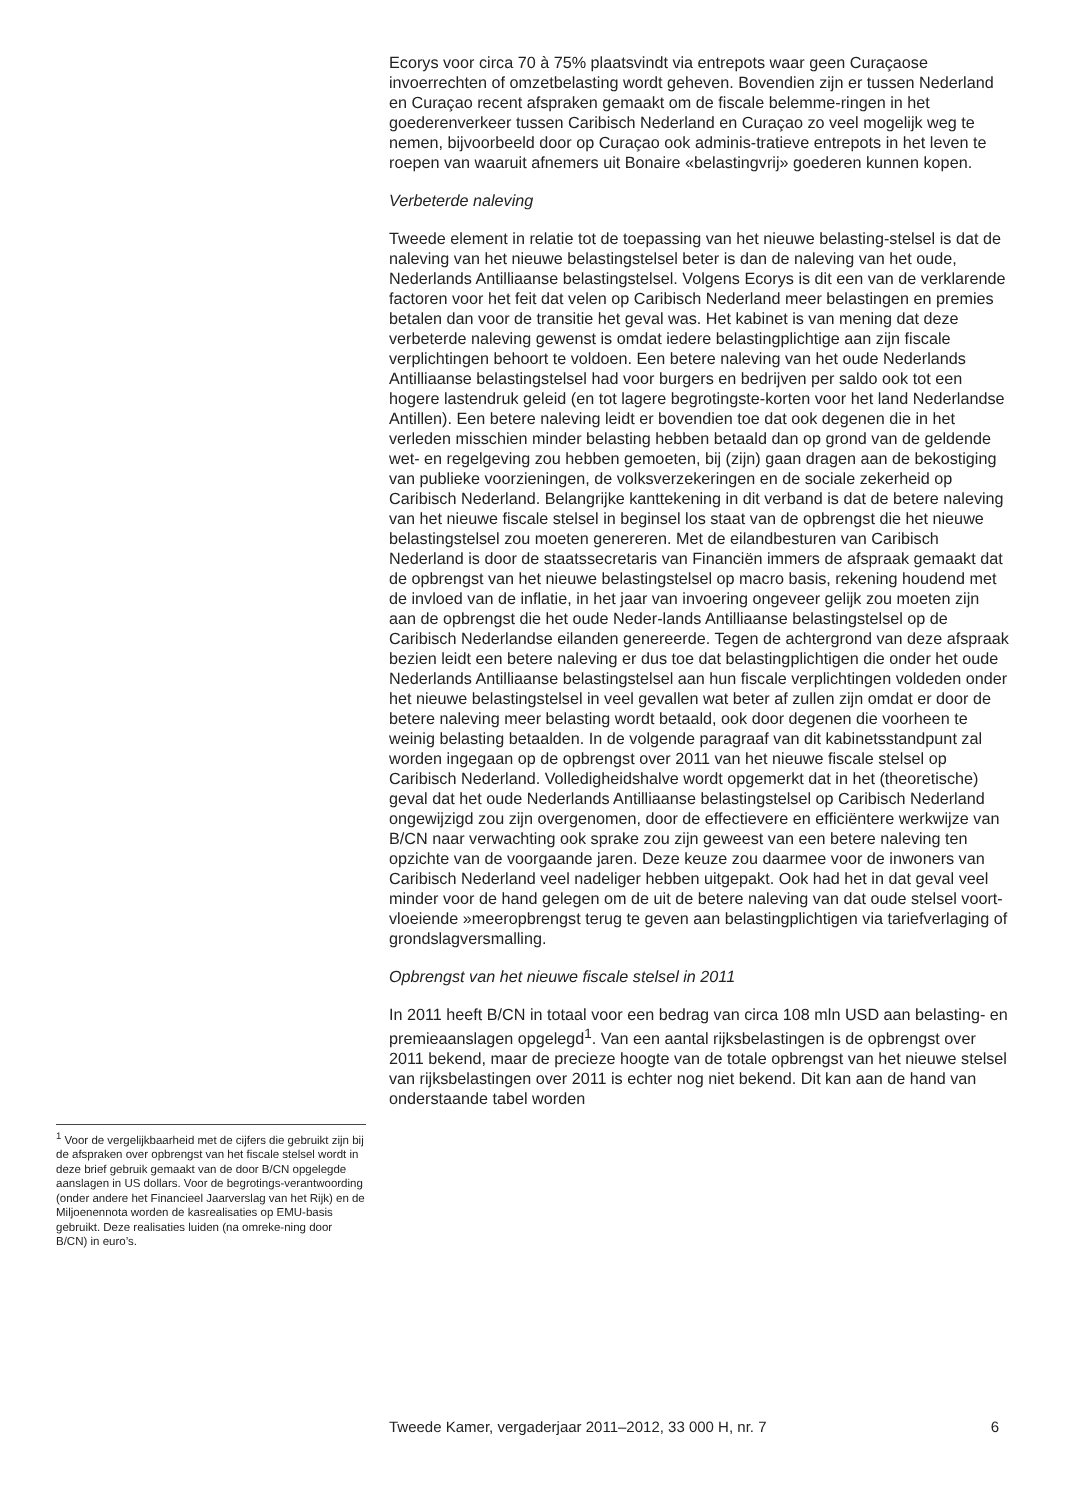Ecorys voor circa 70 à 75% plaatsvindt via entrepots waar geen Curaçaose invoerrechten of omzetbelasting wordt geheven. Bovendien zijn er tussen Nederland en Curaçao recent afspraken gemaakt om de fiscale belemme-ringen in het goederenverkeer tussen Caribisch Nederland en Curaçao zo veel mogelijk weg te nemen, bijvoorbeeld door op Curaçao ook adminis-tratieve entrepots in het leven te roepen van waaruit afnemers uit Bonaire «belastingvrij» goederen kunnen kopen.
Verbeterde naleving
Tweede element in relatie tot de toepassing van het nieuwe belasting-stelsel is dat de naleving van het nieuwe belastingstelsel beter is dan de naleving van het oude, Nederlands Antilliaanse belastingstelsel. Volgens Ecorys is dit een van de verklarende factoren voor het feit dat velen op Caribisch Nederland meer belastingen en premies betalen dan voor de transitie het geval was. Het kabinet is van mening dat deze verbeterde naleving gewenst is omdat iedere belastingplichtige aan zijn fiscale verplichtingen behoort te voldoen. Een betere naleving van het oude Nederlands Antilliaanse belastingstelsel had voor burgers en bedrijven per saldo ook tot een hogere lastendruk geleid (en tot lagere begrotingste-korten voor het land Nederlandse Antillen). Een betere naleving leidt er bovendien toe dat ook degenen die in het verleden misschien minder belasting hebben betaald dan op grond van de geldende wet- en regelgeving zou hebben gemoeten, bij (zijn) gaan dragen aan de bekostiging van publieke voorzieningen, de volksverzekeringen en de sociale zekerheid op Caribisch Nederland. Belangrijke kanttekening in dit verband is dat de betere naleving van het nieuwe fiscale stelsel in beginsel los staat van de opbrengst die het nieuwe belastingstelsel zou moeten genereren. Met de eilandbesturen van Caribisch Nederland is door de staatssecretaris van Financiën immers de afspraak gemaakt dat de opbrengst van het nieuwe belastingstelsel op macro basis, rekening houdend met de invloed van de inflatie, in het jaar van invoering ongeveer gelijk zou moeten zijn aan de opbrengst die het oude Neder-lands Antilliaanse belastingstelsel op de Caribisch Nederlandse eilanden genereerde. Tegen de achtergrond van deze afspraak bezien leidt een betere naleving er dus toe dat belastingplichtigen die onder het oude Nederlands Antilliaanse belastingstelsel aan hun fiscale verplichtingen voldeden onder het nieuwe belastingstelsel in veel gevallen wat beter af zullen zijn omdat er door de betere naleving meer belasting wordt betaald, ook door degenen die voorheen te weinig belasting betaalden. In de volgende paragraaf van dit kabinetsstandpunt zal worden ingegaan op de opbrengst over 2011 van het nieuwe fiscale stelsel op Caribisch Nederland. Volledigheidshalve wordt opgemerkt dat in het (theoretische) geval dat het oude Nederlands Antilliaanse belastingstelsel op Caribisch Nederland ongewijzigd zou zijn overgenomen, door de effectievere en efficiëntere werkwijze van B/CN naar verwachting ook sprake zou zijn geweest van een betere naleving ten opzichte van de voorgaande jaren. Deze keuze zou daarmee voor de inwoners van Caribisch Nederland veel nadeliger hebben uitgepakt. Ook had het in dat geval veel minder voor de hand gelegen om de uit de betere naleving van dat oude stelsel voort-vloeiende »meeropbrengst terug te geven aan belastingplichtigen via tariefverlaging of grondslagversmalling.
Opbrengst van het nieuwe fiscale stelsel in 2011
In 2011 heeft B/CN in totaal voor een bedrag van circa 108 mln USD aan belasting- en premieaanslagen opgelegd<sup>1</sup>. Van een aantal rijksbelastingen is de opbrengst over 2011 bekend, maar de precieze hoogte van de totale opbrengst van het nieuwe stelsel van rijksbelastingen over 2011 is echter nog niet bekend. Dit kan aan de hand van onderstaande tabel worden
<sup>1</sup> Voor de vergelijkbaarheid met de cijfers die gebruikt zijn bij de afspraken over opbrengst van het fiscale stelsel wordt in deze brief gebruik gemaakt van de door B/CN opgelegde aanslagen in US dollars. Voor de begrotings-verantwoording (onder andere het Financieel Jaarverslag van het Rijk) en de Miljoenennota worden de kasrealisaties op EMU-basis gebruikt. Deze realisaties luiden (na omreke-ning door B/CN) in euro’s.
Tweede Kamer, vergaderjaar 2011–2012, 33 000 H, nr. 7 6